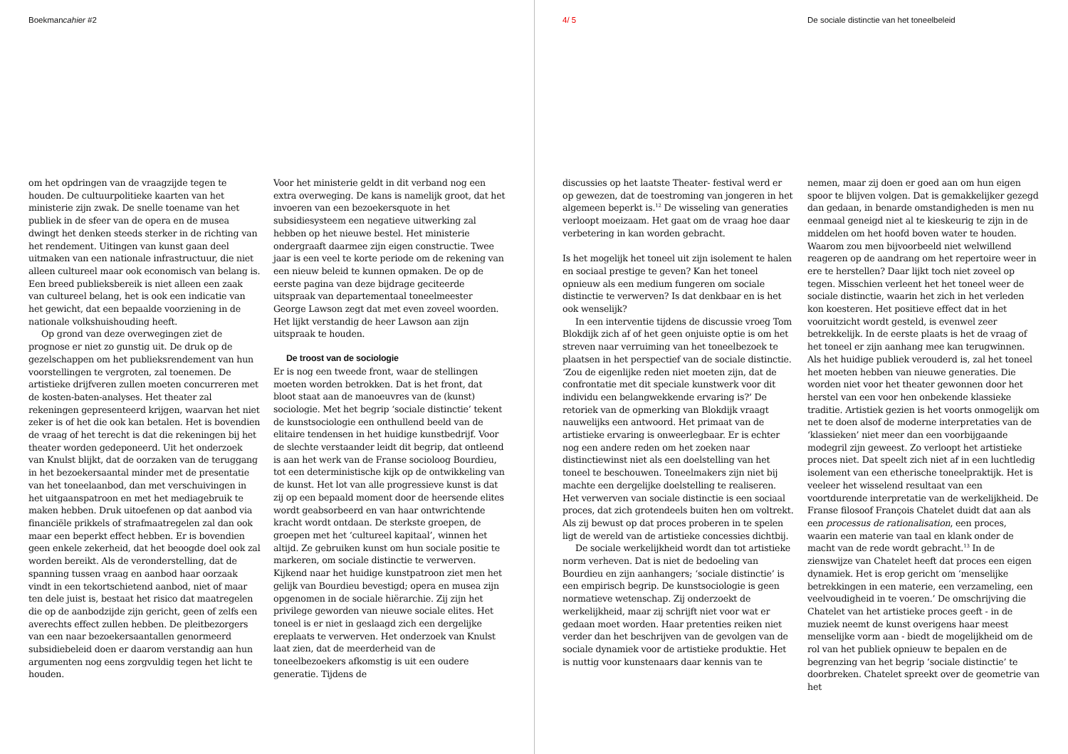Boekmancahier #2 4/ 5
De sociale distinctie van het toneelbeleid
om het opdringen van de vraagzijde tegen te houden. De cultuurpolitieke kaarten van het ministerie zijn zwak. De snelle toename van het publiek in de sfeer van de opera en de musea dwingt het denken steeds sterker in de richting van het rendement. Uitingen van kunst gaan deel uitmaken van een nationale infrastructuur, die niet alleen cultureel maar ook economisch van belang is. Een breed publieksbereik is niet alleen een zaak van cultureel belang, het is ook een indicatie van het gewicht, dat een bepaalde voorziening in de nationale volkshuishouding heeft.
Op grond van deze overwegingen ziet de prognose er niet zo gunstig uit. De druk op de gezelschappen om het publieksrendement van hun voorstellingen te vergroten, zal toenemen. De artistieke drijfveren zullen moeten concurreren met de kosten-baten-analyses. Het theater zal rekeningen gepresenteerd krijgen, waarvan het niet zeker is of het die ook kan betalen. Het is bovendien de vraag of het terecht is dat die rekeningen bij het theater worden gedeponeerd. Uit het onderzoek van Knulst blijkt, dat de oorzaken van de teruggang in het bezoekersaantal minder met de presentatie van het toneelaanbod, dan met verschuivingen in het uitgaanspatroon en met het mediagebruik te maken hebben. Druk uitoefenen op dat aanbod via financiële prikkels of strafmaatregelen zal dan ook maar een beperkt effect hebben. Er is bovendien geen enkele zekerheid, dat het beoogde doel ook zal worden bereikt. Als de veronderstelling, dat de spanning tussen vraag en aanbod haar oorzaak vindt in een tekortschietend aanbod, niet of maar ten dele juist is, bestaat het risico dat maatregelen die op de aanbodzijde zijn gericht, geen of zelfs een averechts effect zullen hebben. De pleitbezorgers van een naar bezoekersaantallen genormeerd subsidiebeleid doen er daarom verstandig aan hun argumenten nog eens zorgvuldig tegen het licht te houden.
Voor het ministerie geldt in dit verband nog een extra overweging. De kans is namelijk groot, dat het invoeren van een bezoekersquote in het subsidiesysteem een negatieve uitwerking zal hebben op het nieuwe bestel. Het ministerie ondergraaft daarmee zijn eigen constructie. Twee jaar is een veel te korte periode om de rekening van een nieuw beleid te kunnen opmaken. De op de eerste pagina van deze bijdrage geciteerde uitspraak van departementaal toneelmeester George Lawson zegt dat met even zoveel woorden. Het lijkt verstandig de heer Lawson aan zijn uitspraak te houden.
De troost van de sociologie
Er is nog een tweede front, waar de stellingen moeten worden betrokken. Dat is het front, dat bloot staat aan de manoeuvres van de (kunst) sociologie. Met het begrip ‘sociale distinctie’ tekent de kunstsociologie een onthullend beeld van de elitaire tendensen in het huidige kunstbedrijf. Voor de slechte verstaander leidt dit begrip, dat ontleend is aan het werk van de Franse socioloog Bourdieu, tot een deterministische kijk op de ontwikkeling van de kunst. Het lot van alle progressieve kunst is dat zij op een bepaald moment door de heersende elites wordt geabsorbeerd en van haar ontwrichtende kracht wordt ontdaan. De sterkste groepen, de groepen met het ‘cultureel kapitaal’, winnen het altijd. Ze gebruiken kunst om hun sociale positie te markeren, om sociale distinctie te verwerven. Kijkend naar het huidige kunstpatroon ziet men het gelijk van Bourdieu bevestigd; opera en musea zijn opgenomen in de sociale hiërarchie. Zij zijn het privilege geworden van nieuwe sociale elites. Het toneel is er niet in geslaagd zich een dergelijke ereplaats te verwerven. Het onderzoek van Knulst laat zien, dat de meerderheid van de toneelbezoekers afkomstig is uit een oudere generatie. Tijdens de
discussies op het laatste Theater- festival werd er op gewezen, dat de toestroming van jongeren in het algemeen beperkt is.<sup>12</sup> De wisseling van generaties verloopt moeizaam. Het gaat om de vraag hoe daar verbetering in kan worden gebracht.
Is het mogelijk het toneel uit zijn isolement te halen en sociaal prestige te geven? Kan het toneel opnieuw als een medium fungeren om sociale distinctie te verwerven? Is dat denkbaar en is het ook wenselijk?
In een interventie tijdens de discussie vroeg Tom Blokdijk zich af of het geen onjuiste optie is om het streven naar verruiming van het toneelbezoek te plaatsen in het perspectief van de sociale distinctie. ‘Zou de eigenlijke reden niet moeten zijn, dat de confrontatie met dit speciale kunstwerk voor dit individu een belangwekkende ervaring is?’ De retoriek van de opmerking van Blokdijk vraagt nauwelijks een antwoord. Het primaat van de artistieke ervaring is onweerlegbaar. Er is echter nog een andere reden om het zoeken naar distinctiewinst niet als een doelstelling van het toneel te beschouwen. Toneelmakers zijn niet bij machte een dergelijke doelstelling te realiseren. Het verwerven van sociale distinctie is een sociaal proces, dat zich grotendeels buiten hen om voltrekt. Als zij bewust op dat proces proberen in te spelen ligt de wereld van de artistieke concessies dichtbij.
De sociale werkelijkheid wordt dan tot artistieke norm verheven. Dat is niet de bedoeling van Bourdieu en zijn aanhangers; ‘sociale distinctie’ is een empirisch begrip. De kunstsociologie is geen normatieve wetenschap. Zij onderzoekt de werkelijkheid, maar zij schrijft niet voor wat er gedaan moet worden. Haar pretenties reiken niet verder dan het beschrijven van de gevolgen van de sociale dynamiek voor de artistieke produktie. Het is nuttig voor kunstenaars daar kennis van te
nemen, maar zij doen er goed aan om hun eigen spoor te blijven volgen. Dat is gemakkelijker gezegd dan gedaan, in benarde omstandigheden is men nu eenmaal geneigd niet al te kieskeurig te zijn in de middelen om het hoofd boven water te houden. Waarom zou men bijvoorbeeld niet welwillend reageren op de aandrang om het repertoire weer in ere te herstellen? Daar lijkt toch niet zoveel op tegen. Misschien verleent het het toneel weer de sociale distinctie, waarin het zich in het verleden kon koesteren. Het positieve effect dat in het vooruitzicht wordt gesteld, is evenwel zeer betrekkelijk. In de eerste plaats is het de vraag of het toneel er zijn aanhang mee kan terugwinnen. Als het huidige publiek verouderd is, zal het toneel het moeten hebben van nieuwe generaties. Die worden niet voor het theater gewonnen door het herstel van een voor hen onbekende klassieke traditie. Artistiek gezien is het voorts onmogelijk om net te doen alsof de moderne interpretaties van de ‘klassieken’ niet meer dan een voorbijgaande modegril zijn geweest. Zo verloopt het artistieke proces niet. Dat speelt zich niet af in een luchtledig isolement van een etherische toneelpraktijk. Het is veeleer het wisselend resultaat van een voortdurende interpretatie van de werkelijkheid. De Franse filosoof François Chatelet duidt dat aan als een processus de rationalisation, een proces, waarin een materie van taal en klank onder de macht van de rede wordt gebracht.<sup>13</sup> In de zienswijze van Chatelet heeft dat proces een eigen dynamiek. Het is erop gericht om ‘menselijke betrekkingen in een materie, een verzameling, een veelvoudigheid in te voeren.’ De omschrijving die Chatelet van het artistieke proces geeft - in de muziek neemt de kunst overigens haar meest menselijke vorm aan - biedt de mogelijkheid om de rol van het publiek opnieuw te bepalen en de begrenzing van het begrip ‘sociale distinctie’ te doorbreken. Chatelet spreekt over de geometrie van het